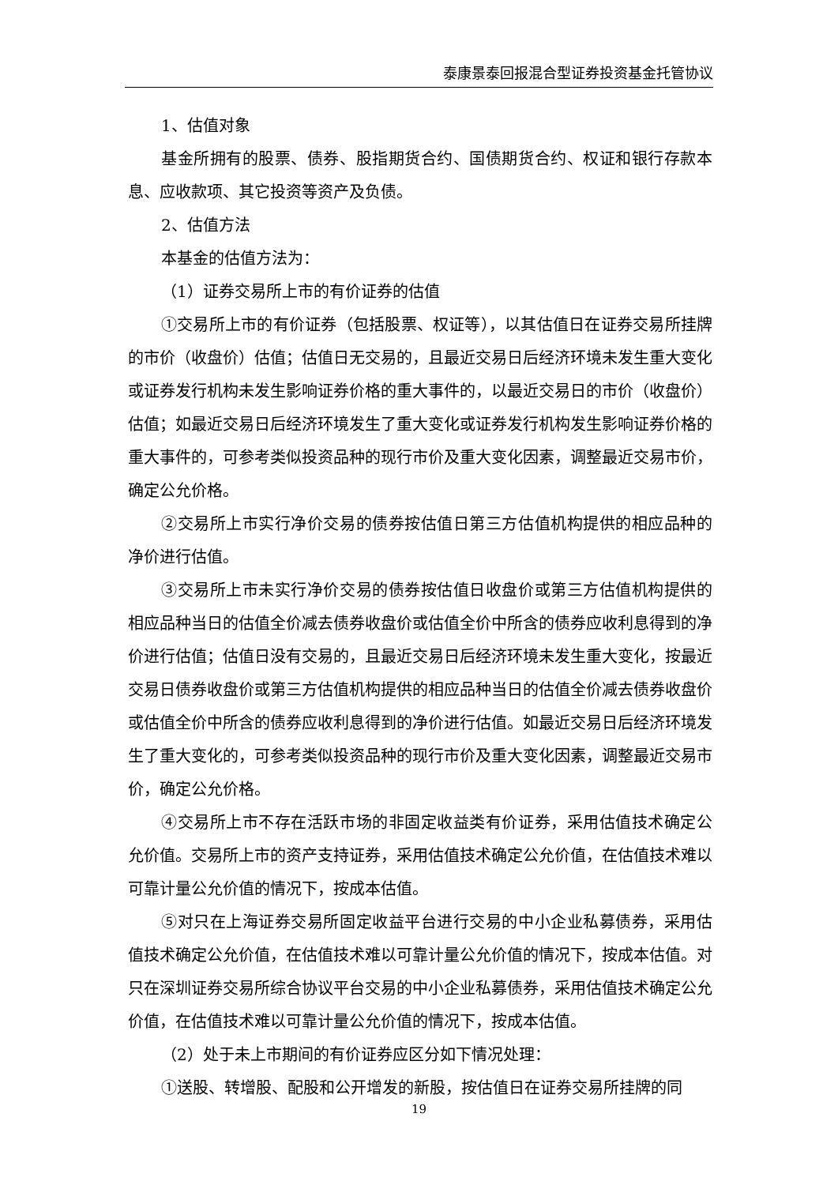泰康景泰回报混合型证券投资基金托管协议
1、估值对象
基金所拥有的股票、债券、股指期货合约、国债期货合约、权证和银行存款本息、应收款项、其它投资等资产及负债。
2、估值方法
本基金的估值方法为：
（1）证券交易所上市的有价证券的估值
①交易所上市的有价证券（包括股票、权证等），以其估值日在证券交易所挂牌的市价（收盘价）估值；估值日无交易的，且最近交易日后经济环境未发生重大变化或证券发行机构未发生影响证券价格的重大事件的，以最近交易日的市价（收盘价）估值；如最近交易日后经济环境发生了重大变化或证券发行机构发生影响证券价格的重大事件的，可参考类似投资品种的现行市价及重大变化因素，调整最近交易市价，确定公允价格。
②交易所上市实行净价交易的债券按估值日第三方估值机构提供的相应品种的净价进行估值。
③交易所上市未实行净价交易的债券按估值日收盘价或第三方估值机构提供的相应品种当日的估值全价减去债券收盘价或估值全价中所含的债券应收利息得到的净价进行估值；估值日没有交易的，且最近交易日后经济环境未发生重大变化，按最近交易日债券收盘价或第三方估值机构提供的相应品种当日的估值全价减去债券收盘价或估值全价中所含的债券应收利息得到的净价进行估值。如最近交易日后经济环境发生了重大变化的，可参考类似投资品种的现行市价及重大变化因素，调整最近交易市价，确定公允价格。
④交易所上市不存在活跃市场的非固定收益类有价证券，采用估值技术确定公允价值。交易所上市的资产支持证券，采用估值技术确定公允价值，在估值技术难以可靠计量公允价值的情况下，按成本估值。
⑤对只在上海证券交易所固定收益平台进行交易的中小企业私募债券，采用估值技术确定公允价值，在估值技术难以可靠计量公允价值的情况下，按成本估值。对只在深圳证券交易所综合协议平台交易的中小企业私募债券，采用估值技术确定公允价值，在估值技术难以可靠计量公允价值的情况下，按成本估值。
（2）处于未上市期间的有价证券应区分如下情况处理：
①送股、转增股、配股和公开增发的新股，按估值日在证券交易所挂牌的同
19